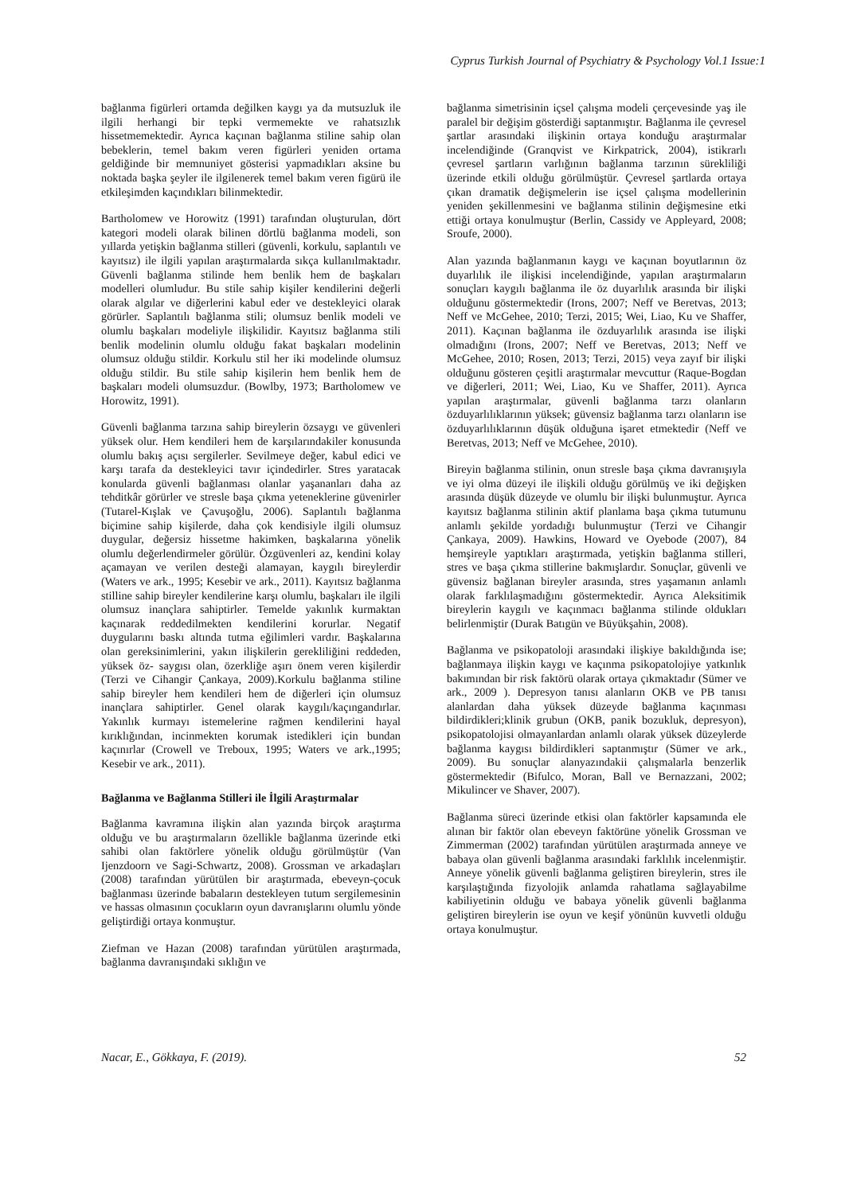Cyprus Turkish Journal of Psychiatry & Psychology Vol.1 Issue:1
bağlanma figürleri ortamda değilken kaygı ya da mutsuzluk ile ilgili herhangi bir tepki vermemekte ve rahatsızlık hissetmemektedir. Ayrıca kaçınan bağlanma stiline sahip olan bebeklerin, temel bakım veren figürleri yeniden ortama geldiğinde bir memnuniyet gösterisi yapmadıkları aksine bu noktada başka şeyler ile ilgilenerek temel bakım veren figürü ile etkileşimden kaçındıkları bilinmektedir.
Bartholomew ve Horowitz (1991) tarafından oluşturulan, dört kategori modeli olarak bilinen dörtlü bağlanma modeli, son yıllarda yetişkin bağlanma stilleri (güvenli, korkulu, saplantılı ve kayıtsız) ile ilgili yapılan araştırmalarda sıkça kullanılmaktadır. Güvenli bağlanma stilinde hem benlik hem de başkaları modelleri olumludur. Bu stile sahip kişiler kendilerini değerli olarak algılar ve diğerlerini kabul eder ve destekleyici olarak görürler. Saplantılı bağlanma stili; olumsuz benlik modeli ve olumlu başkaları modeliyle ilişkilidir. Kayıtsız bağlanma stili benlik modelinin olumlu olduğu fakat başkaları modelinin olumsuz olduğu stildir. Korkulu stil her iki modelinde olumsuz olduğu stildir. Bu stile sahip kişilerin hem benlik hem de başkaları modeli olumsuzdur. (Bowlby, 1973; Bartholomew ve Horowitz, 1991).
Güvenli bağlanma tarzına sahip bireylerin özsaygı ve güvenleri yüksek olur. Hem kendileri hem de karşılarındakiler konusunda olumlu bakış açısı sergilerler. Sevilmeye değer, kabul edici ve karşı tarafa da destekleyici tavır içindedirler. Stres yaratacak konularda güvenli bağlanması olanlar yaşananları daha az tehditkâr görürler ve stresle başa çıkma yeteneklerine güvenirler (Tutarel-Kışlak ve Çavuşoğlu, 2006). Saplantılı bağlanma biçimine sahip kişilerde, daha çok kendisiyle ilgili olumsuz duygular, değersiz hissetme hakimken, başkalarına yönelik olumlu değerlendirmeler görülür. Özgüvenleri az, kendini kolay açamayan ve verilen desteği alamayan, kaygılı bireylerdir (Waters ve ark., 1995; Kesebir ve ark., 2011). Kayıtsız bağlanma stilline sahip bireyler kendilerine karşı olumlu, başkaları ile ilgili olumsuz inançlara sahiptirler. Temelde yakınlık kurmaktan kaçınarak reddedilmekten kendilerini korurlar. Negatif duygularını baskı altında tutma eğilimleri vardır. Başkalarına olan gereksinimlerini, yakın ilişkilerin gerekliliğini reddeden, yüksek öz- saygısı olan, özerkliğe aşırı önem veren kişilerdir (Terzi ve Cihangir Çankaya, 2009).Korkulu bağlanma stiline sahip bireyler hem kendileri hem de diğerleri için olumsuz inançlara sahiptirler. Genel olarak kaygılı/kaçıngandırlar. Yakınlık kurmayı istemelerine rağmen kendilerini hayal kırıklığından, incinmekten korumak istedikleri için bundan kaçınırlar (Crowell ve Treboux, 1995; Waters ve ark.,1995; Kesebir ve ark., 2011).
Bağlanma ve Bağlanma Stilleri ile İlgili Araştırmalar
Bağlanma kavramına ilişkin alan yazında birçok araştırma olduğu ve bu araştırmaların özellikle bağlanma üzerinde etki sahibi olan faktörlere yönelik olduğu görülmüştür (Van Ijenzdoorn ve Sagi-Schwartz, 2008). Grossman ve arkadaşları (2008) tarafından yürütülen bir araştırmada, ebeveyn-çocuk bağlanması üzerinde babaların destekleyen tutum sergilemesinin ve hassas olmasının çocukların oyun davranışlarını olumlu yönde geliştirdiği ortaya konmuştur.
Ziefman ve Hazan (2008) tarafından yürütülen araştırmada, bağlanma davranışındaki sıklığın ve
bağlanma simetrisinin içsel çalışma modeli çerçevesinde yaş ile paralel bir değişim gösterdiği saptanmıştır. Bağlanma ile çevresel şartlar arasındaki ilişkinin ortaya konduğu araştırmalar incelendiğinde (Granqvist ve Kirkpatrick, 2004), istikrarlı çevresel şartların varlığının bağlanma tarzının sürekliliği üzerinde etkili olduğu görülmüştür. Çevresel şartlarda ortaya çıkan dramatik değişmelerin ise içsel çalışma modellerinin yeniden şekillenmesini ve bağlanma stilinin değişmesine etki ettiği ortaya konulmuştur (Berlin, Cassidy ve Appleyard, 2008; Sroufe, 2000).
Alan yazında bağlanmanın kaygı ve kaçınan boyutlarının öz duyarlılık ile ilişkisi incelendiğinde, yapılan araştırmaların sonuçları kaygılı bağlanma ile öz duyarlılık arasında bir ilişki olduğunu göstermektedir (Irons, 2007; Neff ve Beretvas, 2013; Neff ve McGehee, 2010; Terzi, 2015; Wei, Liao, Ku ve Shaffer, 2011). Kaçınan bağlanma ile özduyarlılık arasında ise ilişki olmadığını (Irons, 2007; Neff ve Beretvas, 2013; Neff ve McGehee, 2010; Rosen, 2013; Terzi, 2015) veya zayıf bir ilişki olduğunu gösteren çeşitli araştırmalar mevcuttur (Raque-Bogdan ve diğerleri, 2011; Wei, Liao, Ku ve Shaffer, 2011). Ayrıca yapılan araştırmalar, güvenli bağlanma tarzı olanların özduyarlılıklarının yüksek; güvensiz bağlanma tarzı olanların ise özduyarlılıklarının düşük olduğuna işaret etmektedir (Neff ve Beretvas, 2013; Neff ve McGehee, 2010).
Bireyin bağlanma stilinin, onun stresle başa çıkma davranışıyla ve iyi olma düzeyi ile ilişkili olduğu görülmüş ve iki değişken arasında düşük düzeyde ve olumlu bir ilişki bulunmuştur. Ayrıca kayıtsız bağlanma stilinin aktif planlama başa çıkma tutumunu anlamlı şekilde yordadığı bulunmuştur (Terzi ve Cihangir Çankaya, 2009). Hawkins, Howard ve Oyebode (2007), 84 hemşireyle yaptıkları araştırmada, yetişkin bağlanma stilleri, stres ve başa çıkma stillerine bakmışlardır. Sonuçlar, güvenli ve güvensiz bağlanan bireyler arasında, stres yaşamanın anlamlı olarak farklılaşmadığını göstermektedir. Ayrıca Aleksitimik bireylerin kaygılı ve kaçınmacı bağlanma stilinde oldukları belirlenmiştir (Durak Batıgün ve Büyükşahin, 2008).
Bağlanma ve psikopatoloji arasındaki ilişkiye bakıldığında ise; bağlanmaya ilişkin kaygı ve kaçınma psikopatolojiye yatkınlık bakımından bir risk faktörü olarak ortaya çıkmaktadır (Sümer ve ark., 2009 ). Depresyon tanısı alanların OKB ve PB tanısı alanlardan daha yüksek düzeyde bağlanma kaçınması bildirdikleri;klinik grubun (OKB, panik bozukluk, depresyon), psikopatolojisi olmayanlardan anlamlı olarak yüksek düzeylerde bağlanma kaygısı bildirdikleri saptanmıştır (Sümer ve ark., 2009). Bu sonuçlar alanyazındakii çalışmalarla benzerlik göstermektedir (Bifulco, Moran, Ball ve Bernazzani, 2002; Mikulincer ve Shaver, 2007).
Bağlanma süreci üzerinde etkisi olan faktörler kapsamında ele alınan bir faktör olan ebeveyn faktörüne yönelik Grossman ve Zimmerman (2002) tarafından yürütülen araştırmada anneye ve babaya olan güvenli bağlanma arasındaki farklılık incelenmiştir. Anneye yönelik güvenli bağlanma geliştiren bireylerin, stres ile karşılaştığında fizyolojik anlamda rahatlama sağlayabilme kabiliyetinin olduğu ve babaya yönelik güvenli bağlanma geliştiren bireylerin ise oyun ve keşif yönünün kuvvetli olduğu ortaya konulmuştur.
Nacar, E., Gökkaya, F. (2019). 52